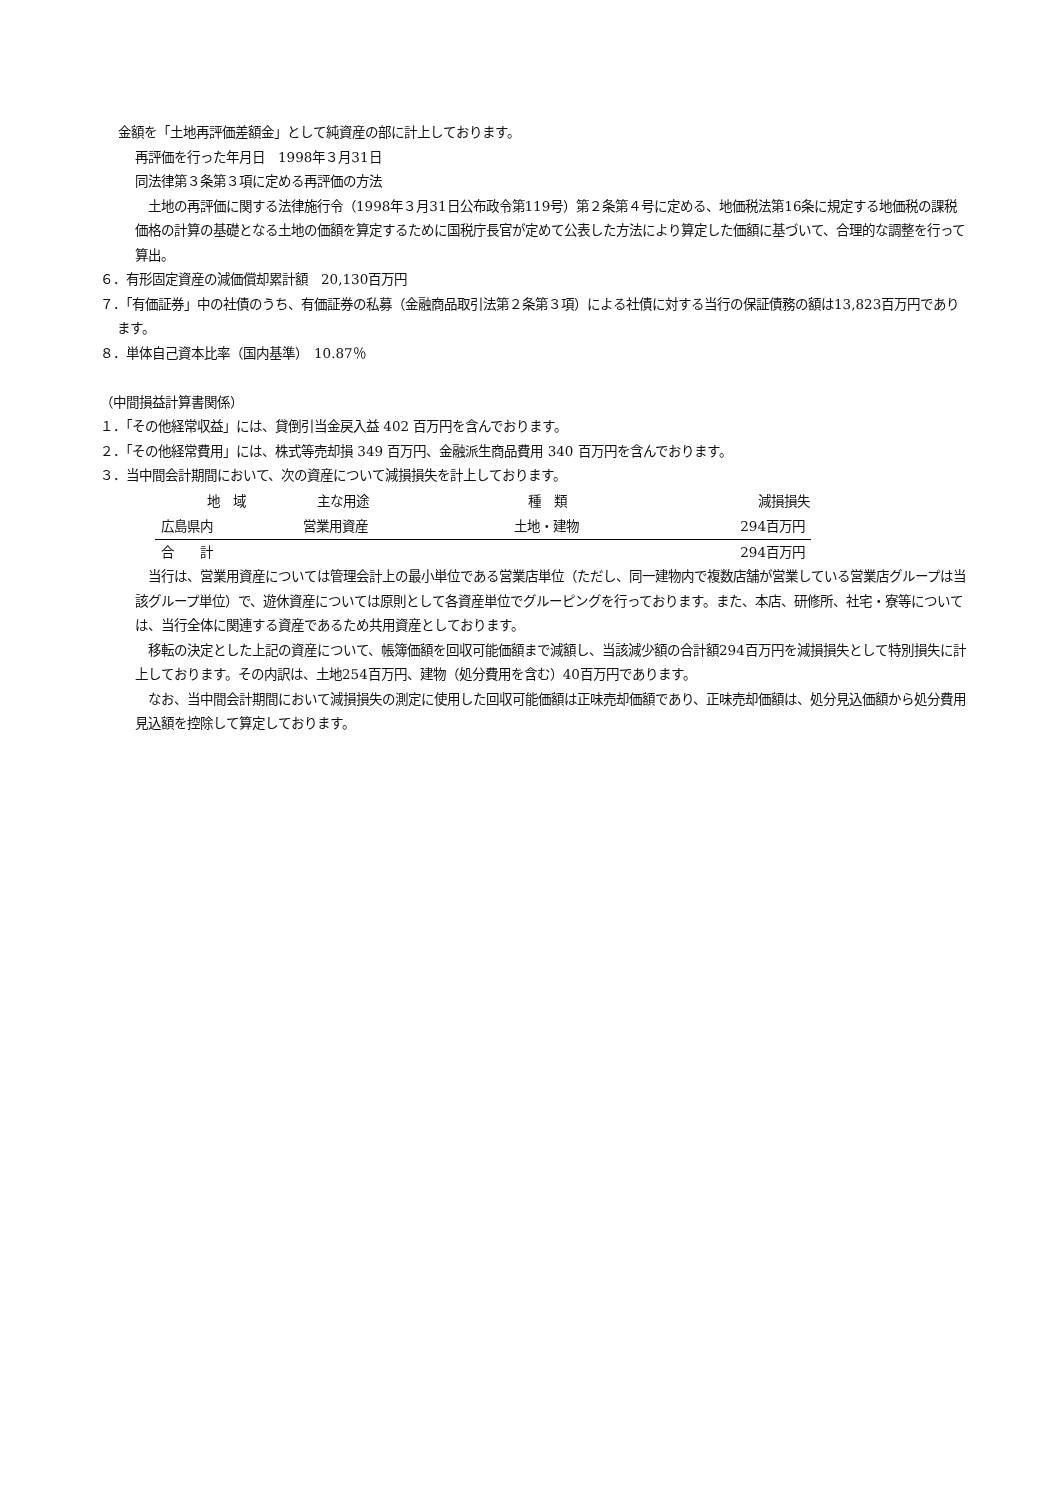金額を「土地再評価差額金」として純資産の部に計上しております。
再評価を行った年月日　1998年３月31日
同法律第３条第３項に定める再評価の方法
　土地の再評価に関する法律施行令（1998年３月31日公布政令第119号）第２条第４号に定める、地価税法第16条に規定する地価税の課税価格の計算の基礎となる土地の価額を算定するために国税庁長官が定めて公表した方法により算定した価額に基づいて、合理的な調整を行って算出。
６．有形固定資産の減価償却累計額　20,130百万円
７．「有価証券」中の社債のうち、有価証券の私募（金融商品取引法第２条第３項）による社債に対する当行の保証債務の額は13,823百万円であります。
８．単体自己資本比率（国内基準）　10.87％
（中間損益計算書関係）
１．「その他経常収益」には、貸倒引当金戻入益 402 百万円を含んでおります。
２．「その他経常費用」には、株式等売却損 349 百万円、金融派生商品費用 340 百万円を含んでおります。
３．当中間会計期間において、次の資産について減損損失を計上しております。
| 地 域 | 主な用途 | 種 類 | 減損損失 |
| --- | --- | --- | --- |
| 広島県内 | 営業用資産 | 土地・建物 | 294百万円 |
| 合 計 | | | 294百万円 |
　当行は、営業用資産については管理会計上の最小単位である営業店単位（ただし、同一建物内で複数店舗が営業している営業店グループは当該グループ単位）で、遊休資産については原則として各資産単位でグルーピングを行っております。また、本店、研修所、社宅・寮等については、当行全体に関連する資産であるため共用資産としております。
　移転の決定とした上記の資産について、帳簿価額を回収可能価額まで減額し、当該減少額の合計額294百万円を減損損失として特別損失に計上しております。その内訳は、土地254百万円、建物（処分費用を含む）40百万円であります。
　なお、当中間会計期間において減損損失の測定に使用した回収可能価額は正味売却価額であり、正味売却価額は、処分見込価額から処分費用見込額を控除して算定しております。